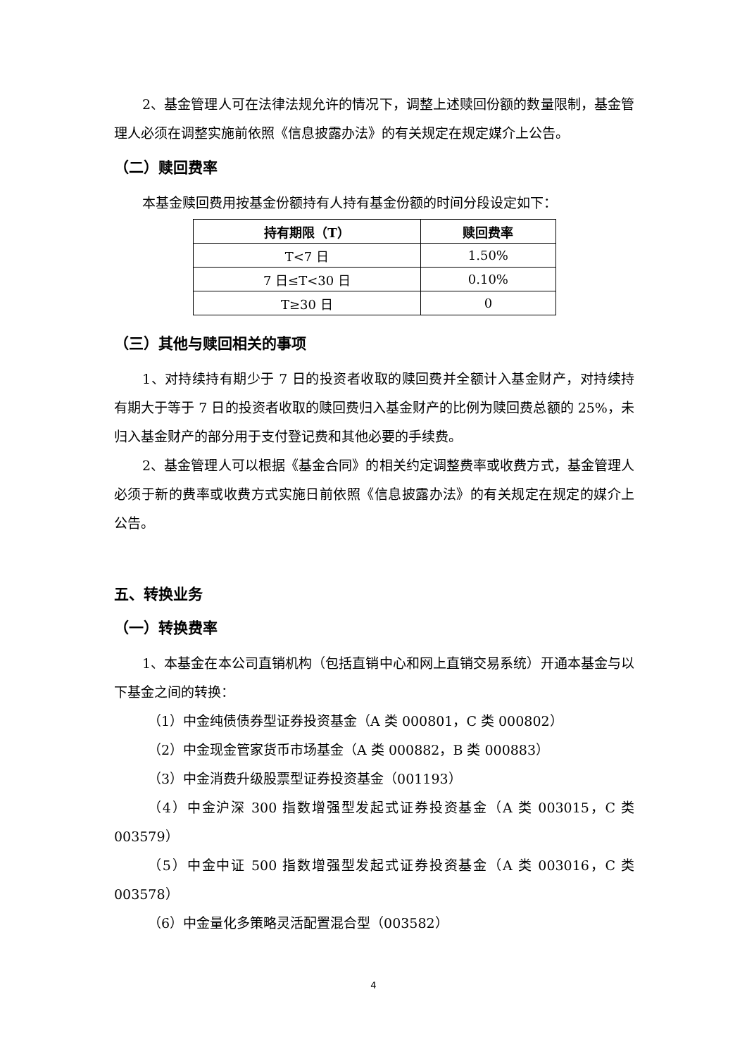2、基金管理人可在法律法规允许的情况下，调整上述赎回份额的数量限制，基金管理人必须在调整实施前依照《信息披露办法》的有关规定在规定媒介上公告。
（二）赎回费率
本基金赎回费用按基金份额持有人持有基金份额的时间分段设定如下：
| 持有期限（T） | 赎回费率 |
| --- | --- |
| T<7 日 | 1.50% |
| 7 日≤T<30 日 | 0.10% |
| T≥30 日 | 0 |
（三）其他与赎回相关的事项
1、对持续持有期少于 7 日的投资者收取的赎回费并全额计入基金财产，对持续持有期大于等于 7 日的投资者收取的赎回费归入基金财产的比例为赎回费总额的 25%，未归入基金财产的部分用于支付登记费和其他必要的手续费。
2、基金管理人可以根据《基金合同》的相关约定调整费率或收费方式，基金管理人必须于新的费率或收费方式实施日前依照《信息披露办法》的有关规定在规定的媒介上公告。
五、转换业务
（一）转换费率
1、本基金在本公司直销机构（包括直销中心和网上直销交易系统）开通本基金与以下基金之间的转换：
（1）中金纯债债券型证券投资基金（A 类 000801，C 类 000802）
（2）中金现金管家货币市场基金（A 类 000882，B 类 000883）
（3）中金消费升级股票型证券投资基金（001193）
（4）中金沪深 300 指数增强型发起式证券投资基金（A 类 003015，C 类 003579）
（5）中金中证 500 指数增强型发起式证券投资基金（A 类 003016，C 类 003578）
（6）中金量化多策略灵活配置混合型（003582）
4